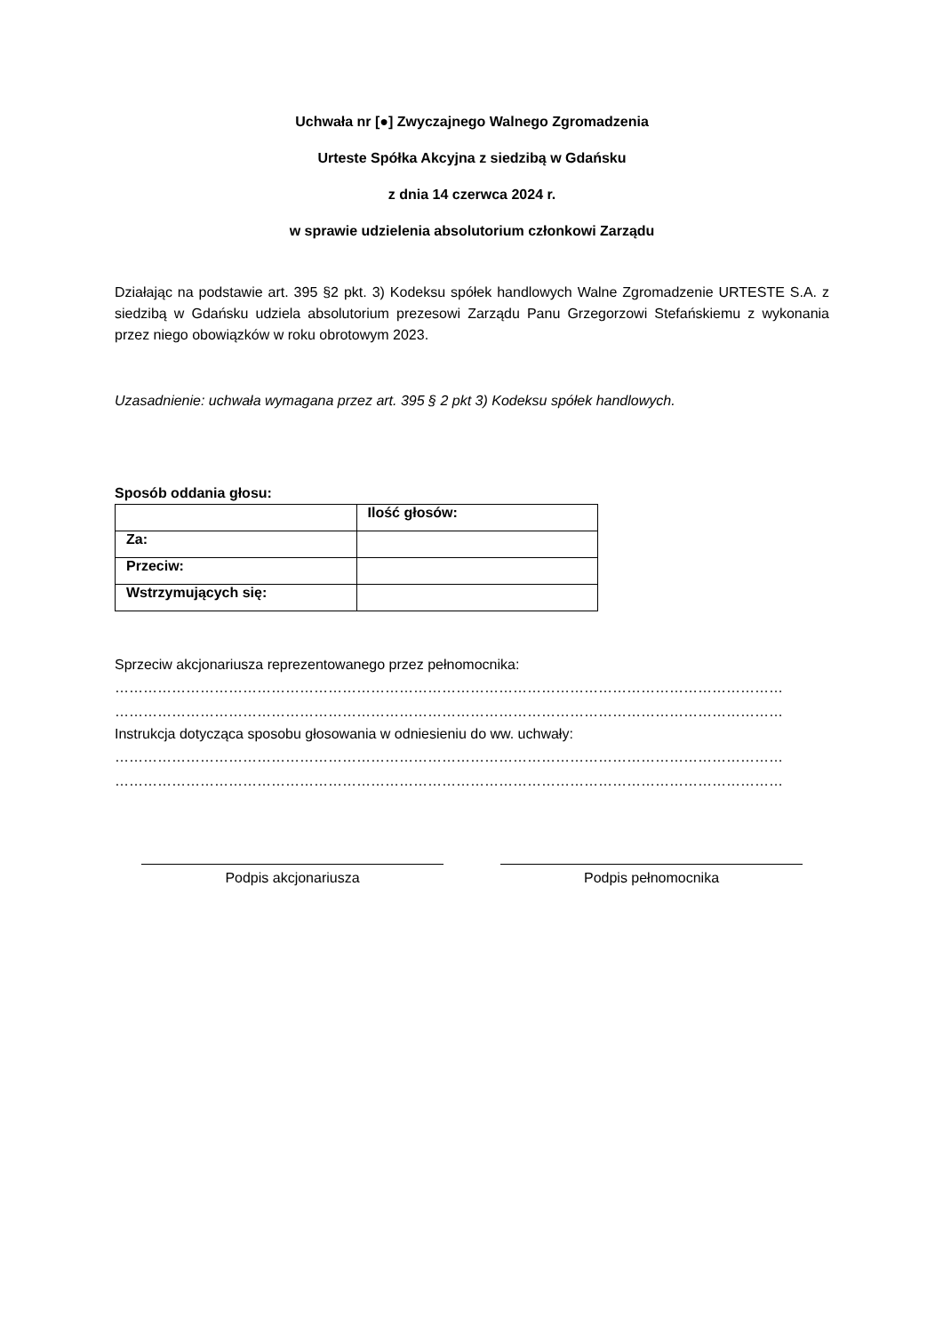Uchwała nr [●] Zwyczajnego Walnego Zgromadzenia
Urteste Spółka Akcyjna z siedzibą w Gdańsku
z dnia 14 czerwca 2024 r.
w sprawie udzielenia absolutorium członkowi Zarządu
Działając na podstawie art. 395 §2 pkt. 3) Kodeksu spółek handlowych Walne Zgromadzenie URTESTE S.A. z siedzibą w Gdańsku udziela absolutorium prezesowi Zarządu Panu Grzegorzowi Stefańskiemu z wykonania przez niego obowiązków w roku obrotowym 2023.
Uzasadnienie: uchwała wymagana przez art. 395 § 2 pkt 3) Kodeksu spółek handlowych.
Sposób oddania głosu:
| | Ilość głosów: |
| Za: | |
| Przeciw: | |
| Wstrzymujących się: | |
Sprzeciw akcjonariusza reprezentowanego przez pełnomocnika:
……………………………………………………………………………………………………………………………
……………………………………………………………………………………………………………………………
Instrukcja dotycząca sposobu głosowania w odniesieniu do ww. uchwały:
……………………………………………………………………………………………………………………………
……………………………………………………………………………………………………………………………
Podpis akcjonariusza Podpis pełnomocnika